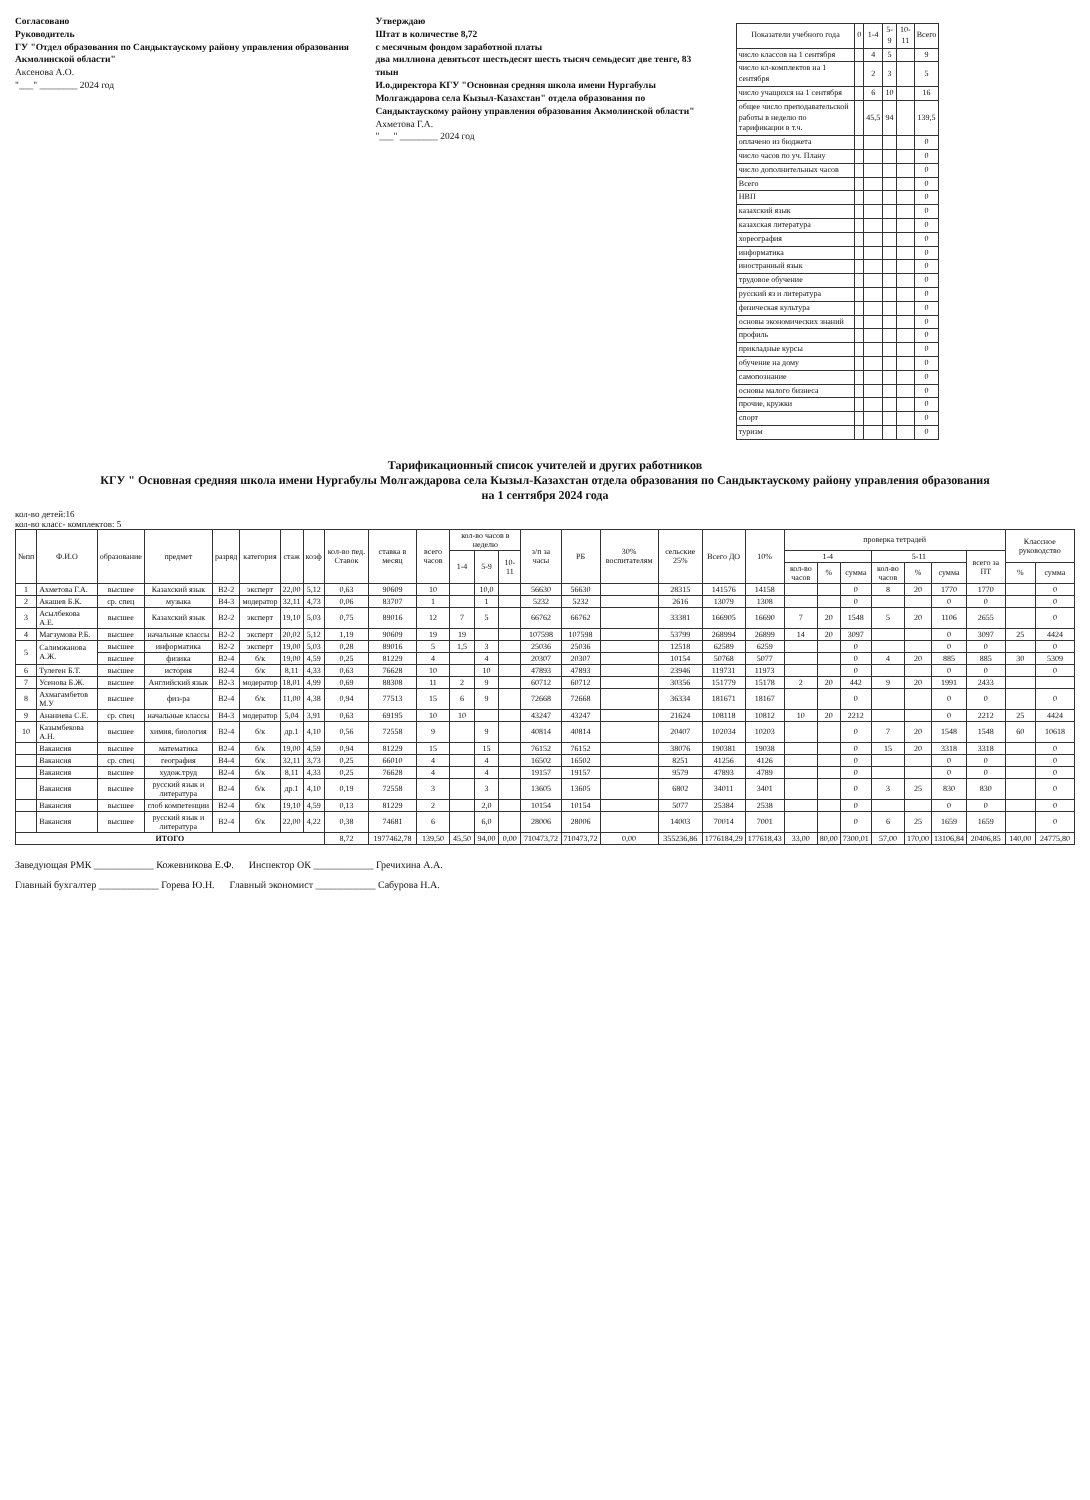Согласовано
Руководитель
ГУ "Отдел образования по Сандыктаускому району управления образования Акмолинской области"
Аксенова А.О.
"___" ________ 2024 год
Утверждаю
Штат в количестве 8,72
с месячным фондом заработной платы
два миллиона девятьсот шестьдесят шесть тысяч семьдесят две тенге, 83 тиын
И.о.директора КГУ "Основная средняя школа имени Нургабулы Молгаждарова села Кызыл-Казахстан" отдела образования по Сандыктаускому району управления образования Акмолинской области"
Ахметова Г.А.
"___" ________ 2024 год
| Показатели учебного года | 0 | 1-4 | 5-9 | 10-11 | Всего |
| --- | --- | --- | --- | --- | --- |
| число классов на 1 сентября | | 4 | 5 | | 9 |
| число кл-комплектов на 1 сентября | | 2 | 3 | | 5 |
| число учащихся на 1 сентября | | 6 | 10 | | 16 |
| общее число преподавательской работы в неделю по тарификации в т.ч. | | 45,5 | 94 | | 139,5 |
| оплачено из бюджета | | | | | 0 |
| число часов по уч. Плану | | | | | 0 |
| число дополнительных часов | | | | | 0 |
| Всего | | | | | 0 |
| НВП | | | | | 0 |
| казахский язык | | | | | 0 |
| казахская литература | | | | | 0 |
| хореография | | | | | 0 |
| информатика | | | | | 0 |
| иностранный язык | | | | | 0 |
| трудовое обучение | | | | | 0 |
| русский яз и литература | | | | | 0 |
| физическая культура | | | | | 0 |
| основы экономических знаний | | | | | 0 |
| профиль | | | | | 0 |
| прикладные курсы | | | | | 0 |
| обучение на дому | | | | | 0 |
| самопознание | | | | | 0 |
| основы малого бизнеса | | | | | 0 |
| прочие, кружки | | | | | 0 |
| спорт | | | | | 0 |
| туризм | | | | | 0 |
Тарификационный список учителей и других работников
КГУ " Основная средняя школа имени Нургабулы Молгаждарова села Кызыл-Казахстан отдела образования по Сандыктаускому району управления образования
на 1 сентября 2024 года
кол-во детей:16
кол-во класс- комплектов: 5
| №пп | Ф.И.О | образование | предмет | разряд | категория | стаж | коэф | кол-во пед. Ставок | ставка в месяц | всего часов | кол-во часов в неделю | | | з/п за часы | РБ | 30% воспитателям | сельские 25% | Всего ДО | 10% | проверка тетрадей | | | | | | | Классное руководство | |
| --- | --- | --- | --- | --- | --- | --- | --- | --- | --- | --- | --- | --- | --- | --- | --- | --- | --- | --- | --- | --- | --- | --- | --- | --- | --- | --- | --- | --- |
| | | | | | | | | | | | 1-4 | 5-9 | 10-11 | | | | | | | 1-4 | | | 5-11 | | | всего за ПТ | | |
| | | | | | | | | | | | | | | | | | | | | кол-во часов | % | сумма | кол-во часов | % | сумма | | % | сумма |
| 1 | Ахметова Г.А. | высшее | Казахский язык | B2-2 | эксперт | 22,00 | 5,12 | 0,63 | 90609 | 10 | | 10,0 | | 56630 | 56630 | | 28315 | 141576 | 14158 | | | 0 | 8 | 20 | 1770 | 1770 | | 0 |
| 2 | Акашев Б.К. | ср. спец | музыка | B4-3 | модератор | 32,11 | 4,73 | 0,06 | 83707 | 1 | | 1 | | 5232 | 5232 | | 2616 | 13079 | 1308 | | | 0 | | | 0 | 0 | | 0 |
| 3 | Асылбекова А.Е. | высшее | Казахский язык | B2-2 | эксперт | 19,10 | 5,03 | 0,75 | 89016 | 12 | 7 | 5 | | 66762 | 66762 | | 33381 | 166905 | 16690 | 7 | 20 | 1548 | 5 | 20 | 1106 | 2655 | | 0 |
| 4 | Магзумова Р.Б. | высшее | начальные классы | B2-2 | эксперт | 20,02 | 5,12 | 1,19 | 90609 | 19 | 19 | | | 107598 | 107598 | | 53799 | 268994 | 26899 | 14 | 20 | 3097 | | | 0 | 3097 | 25 | 4424 |
| 5 | Салимжанова А.Ж. | высшее | информатика | B2-2 | эксперт | 19,00 | 5,03 | 0,28 | 89016 | 5 | 1,5 | 3 | | 25036 | 25036 | | 12518 | 62589 | 6259 | | | 0 | | | 0 | 0 | | 0 |
| | | высшее | физика | B2-4 | б/к | 19,00 | 4,59 | 0,25 | 81229 | 4 | | 4 | | 20307 | 20307 | | 10154 | 50768 | 5077 | | | 0 | 4 | 20 | 885 | 885 | 30 | 5309 |
| 6 | Тулеген Б.Т. | высшее | история | B2-4 | б/к | 8,11 | 4,33 | 0,63 | 76628 | 10 | | 10 | | 47893 | 47893 | | 23946 | 119731 | 11973 | | | 0 | | | 0 | 0 | | 0 |
| 7 | Усенова Б.Ж. | высшее | Английский язык | B2-3 | модератор | 18,01 | 4,99 | 0,69 | 88308 | 11 | 2 | 9 | | 60712 | 60712 | | 30356 | 151779 | 15178 | 2 | 20 | 442 | 9 | 20 | 1991 | 2433 | | |
| 8 | Ахмагамбетов М.У | высшее | физ-ра | B2-4 | б/к | 11,00 | 4,38 | 0,94 | 77513 | 15 | 6 | 9 | | 72668 | 72668 | | 36334 | 181671 | 18167 | | | 0 | | | 0 | 0 | | 0 |
| 9 | Ананиева С.Е. | ср. спец | начальные классы | B4-3 | модератор | 5,04 | 3,91 | 0,63 | 69195 | 10 | 10 | | | 43247 | 43247 | | 21624 | 108118 | 10812 | 10 | 20 | 2212 | | | 0 | 2212 | 25 | 4424 |
| 10 | Казымбекова А.Н. | высшее | химия, биология | B2-4 | б/к | др.1 | 4,10 | 0,56 | 72558 | 9 | | 9 | | 40814 | 40814 | | 20407 | 102034 | 10203 | | | 0 | 7 | 20 | 1548 | 1548 | 60 | 10618 |
| | Вакансия | высшее | математика | B2-4 | б/к | 19,00 | 4,59 | 0,94 | 81229 | 15 | | 15 | | 76152 | 76152 | | 38076 | 190381 | 19038 | | | 0 | 15 | 20 | 3318 | 3318 | | 0 |
| | Вакансия | ср. спец | география | B4-4 | б/к | 32,11 | 3,73 | 0,25 | 66010 | 4 | | 4 | | 16502 | 16502 | | 8251 | 41256 | 4126 | | | 0 | | | 0 | 0 | | 0 |
| | Вакансия | высшее | худож.труд | B2-4 | б/к | 8,11 | 4,33 | 0,25 | 76628 | 4 | | 4 | | 19157 | 19157 | | 9579 | 47893 | 4789 | | | 0 | | | 0 | 0 | | 0 |
| | Вакансия | высшее | русский язык и литература | B2-4 | б/к | др.1 | 4,10 | 0,19 | 72558 | 3 | | 3 | | 13605 | 13605 | | 6802 | 34011 | 3401 | | | 0 | 3 | 25 | 830 | 830 | | 0 |
| | Вакансия | высшее | глоб компетенции | B2-4 | б/к | 19,10 | 4,59 | 0,13 | 81229 | 2 | | 2,0 | | 10154 | 10154 | | 5077 | 25384 | 2538 | | | 0 | | | 0 | 0 | | 0 |
| | Вакансия | высшее | русский язык и литература | B2-4 | б/к | 22,00 | 4,22 | 0,38 | 74681 | 6 | | 6,0 | | 28006 | 28006 | | 14003 | 70014 | 7001 | | | 0 | 6 | 25 | 1659 | 1659 | | 0 |
| ИТОГО | | | | | | | | 8,72 | 1977462,78 | 139,50 | 45,50 | 94,00 | 0,00 | 710473,72 | 710473,72 | 0,00 | 355236,86 | 1776184,29 | 177618,43 | 33,00 | 80,00 | 7300,01 | 57,00 | 170,00 | 13106,84 | 20406,85 | 140,00 | 24775,80 |
Заведующая РМК ____________ Кожевникова Е.Ф. Инспектор ОК ____________ Гречихина А.А.
Главный бухгалтер ____________ Горева Ю.Н. Главный экономист ____________ Сабурова Н.А.